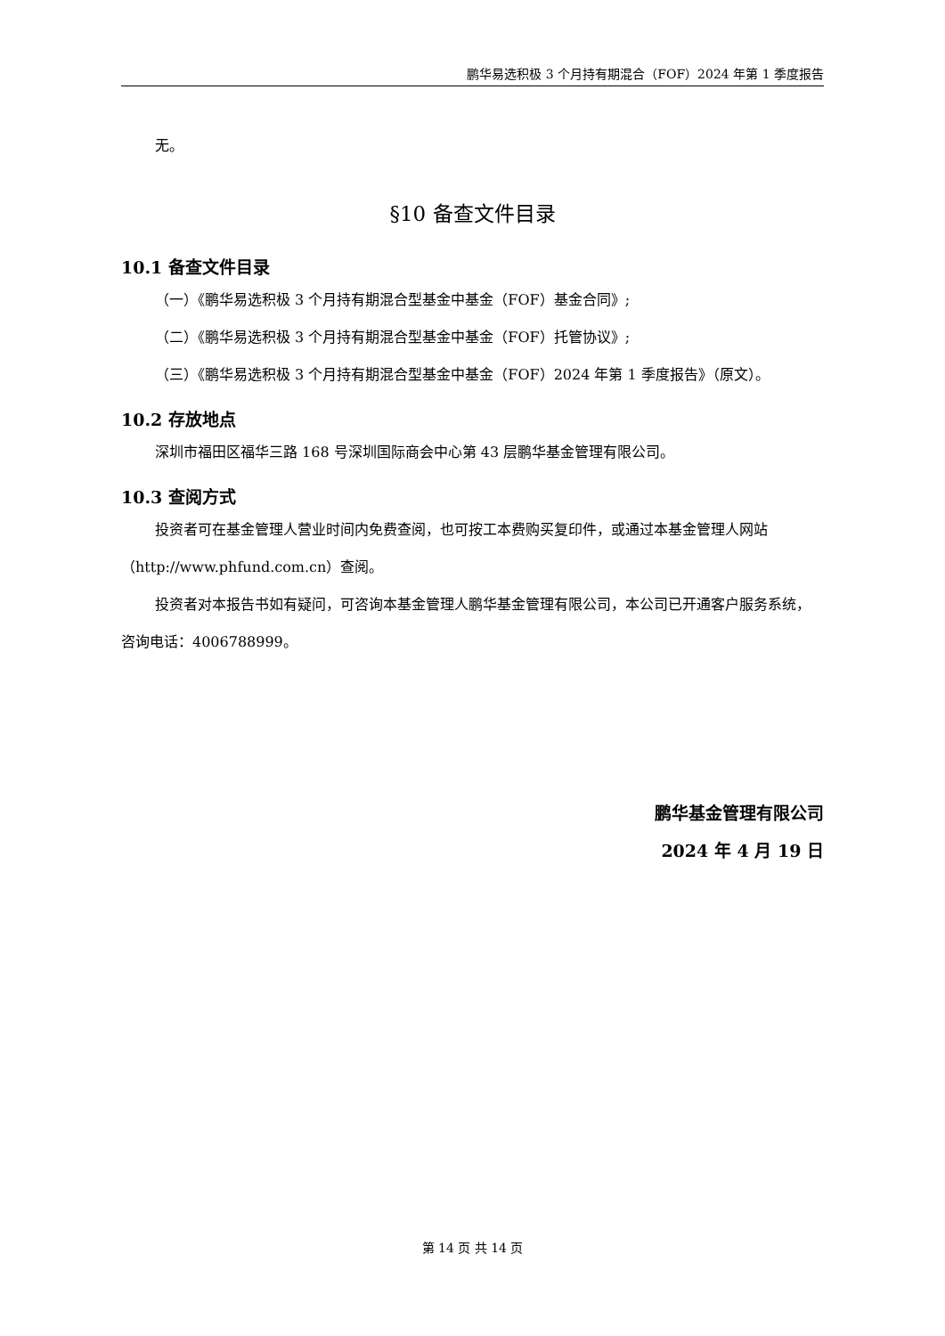鹏华易选积极 3 个月持有期混合（FOF）2024 年第 1 季度报告
无。
§10 备查文件目录
10.1 备查文件目录
（一）《鹏华易选积极 3 个月持有期混合型基金中基金（FOF）基金合同》;
（二）《鹏华易选积极 3 个月持有期混合型基金中基金（FOF）托管协议》;
（三）《鹏华易选积极 3 个月持有期混合型基金中基金（FOF）2024 年第 1 季度报告》（原文）。
10.2 存放地点
深圳市福田区福华三路 168 号深圳国际商会中心第 43 层鹏华基金管理有限公司。
10.3 查阅方式
投资者可在基金管理人营业时间内免费查阅，也可按工本费购买复印件，或通过本基金管理人网站（http://www.phfund.com.cn）查阅。
投资者对本报告书如有疑问，可咨询本基金管理人鹏华基金管理有限公司，本公司已开通客户服务系统，咨询电话：4006788999。
鹏华基金管理有限公司
2024 年 4 月 19 日
第 14 页 共 14 页